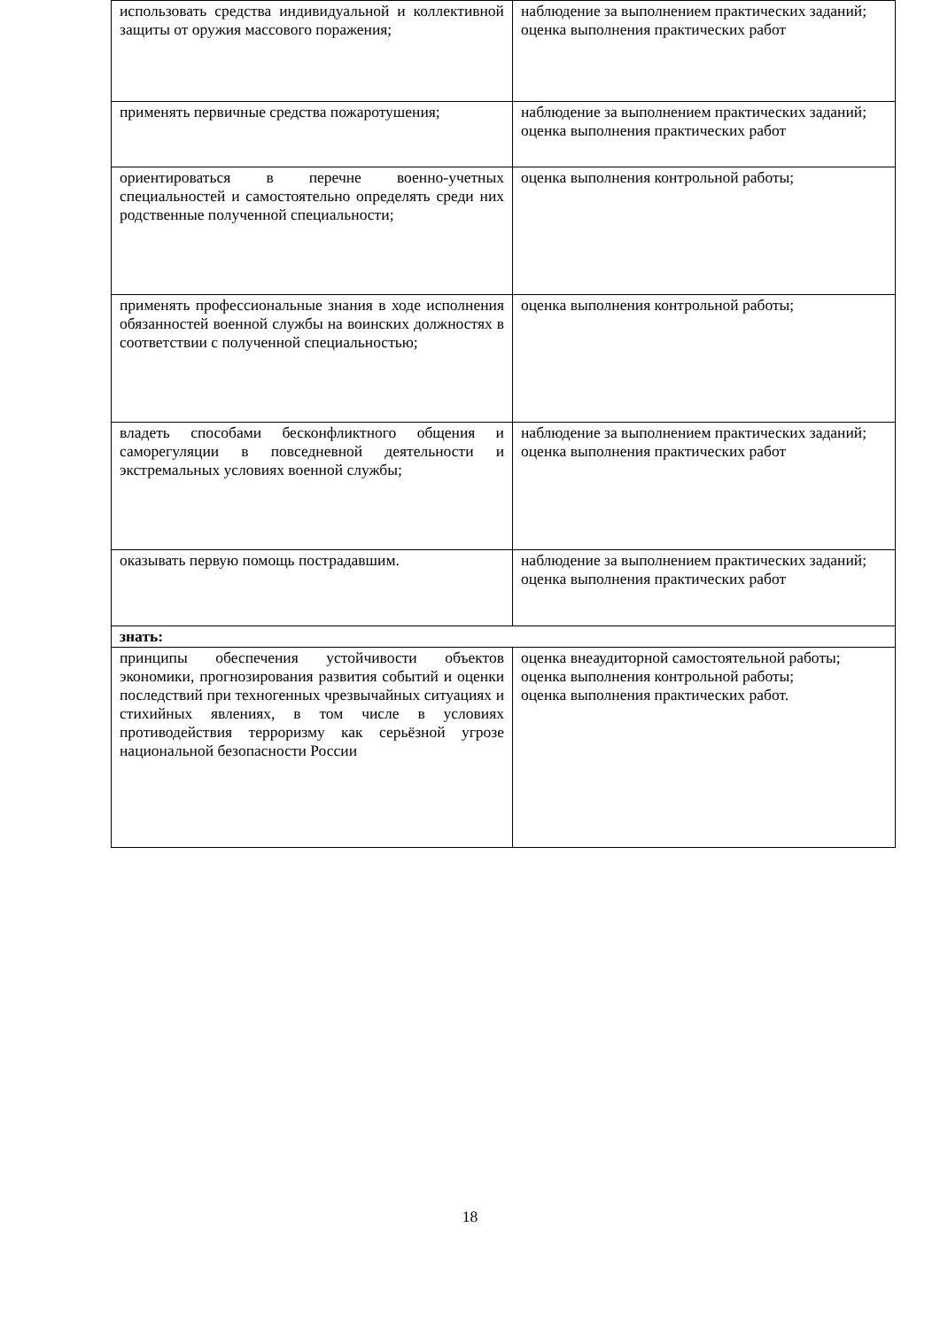| использовать средства индивидуальной и коллективной защиты от оружия массового поражения; | наблюдение за выполнением практических заданий; оценка выполнения практических работ |
| применять первичные средства пожаротушения; | наблюдение за выполнением практических заданий; оценка выполнения практических работ |
| ориентироваться в перечне военно-учетных специальностей и самостоятельно определять среди них родственные полученной специальности; | оценка выполнения контрольной работы; |
| применять профессиональные знания в ходе исполнения обязанностей военной службы на воинских должностях в соответствии с полученной специальностью; | оценка выполнения контрольной работы; |
| владеть способами бесконфликтного общения и саморегуляции в повседневной деятельности и экстремальных условиях военной службы; | наблюдение за выполнением практических заданий; оценка выполнения практических работ |
| оказывать первую помощь пострадавшим. | наблюдение за выполнением практических заданий; оценка выполнения практических работ |
| знать: | |
| принципы обеспечения устойчивости объектов экономики, прогнозирования развития событий и оценки последствий при техногенных чрезвычайных ситуациях и стихийных явлениях, в том числе в условиях противодействия терроризму как серьёзной угрозе национальной безопасности России | оценка внеаудиторной самостоятельной работы; оценка выполнения контрольной работы; оценка выполнения практических работ. |
18